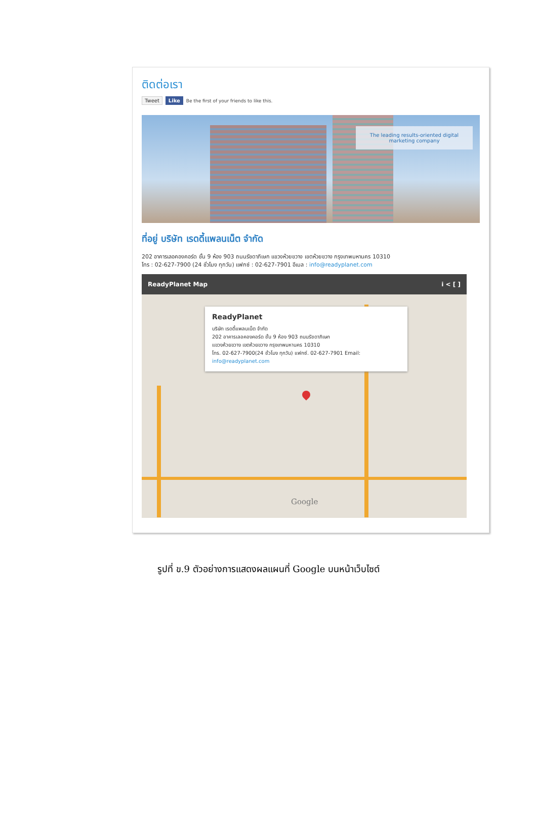ติดต่อเรา
Tweet Like Be the first of your friends to like this.
The leading results-oriented digital marketing company
ที่อยู่ บริษัท เรดดี้แพลนเน็ต จำกัด
202 อาคารเลอคองคอร์ด ชั้น 9 ห้อง 903 ถนนรัชดาภิเษก แขวงห้วยขวาง เขตห้วยขวาง กรุงเทพมหานคร 10310
โทร : 02-627-7900 (24 ชั่วโมง ทุกวัน) แฟกซ์ : 02-627-7901 อีเมล : info@readyplanet.com
ReadyPlanet Map i < [ ]
ReadyPlanet
บริษัท เรดดี้แพลนเน็ต จำกัด
202 อาคารเลอคองคอร์ด ชั้น 9 ห้อง 903 ถนนรัชดาภิเษก
แขวงห้วยขวาง เขตห้วยขวาง กรุงเทพมหานคร 10310
โทร. 02-627-7900(24 ชั่วโมง ทุกวัน) แฟกซ์. 02-627-7901 Email:
info@readyplanet.com
Google
รูปที่ ข.9 ตัวอย่างการแสดงผลแผนที่ Google บนหน้าเว็บไซต์